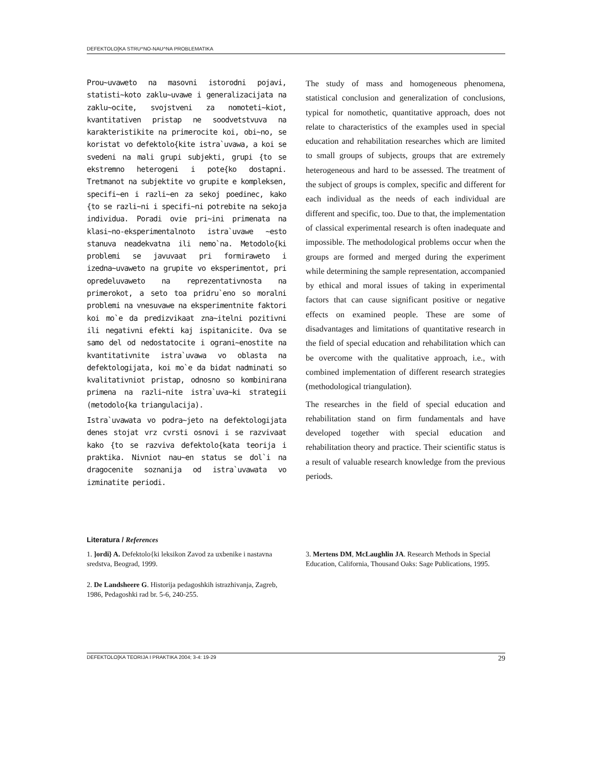DEFEKTOLO[KA STRU^NO-NAU^NA PROBLEMATIKA
Prou~uvaweto na masovni istorodni pojavi, statisti~koto zaklu~uvawe i generalizacijata na zaklu~ocite, svojstveni za nomoteti~kiot, kvantitativen pristap ne soodvetstvuva na karakteristikite na primerocite koi, obi~no, se koristat vo defektolo{kite istra`uvawa, a koi se svedeni na mali grupi subjekti, grupi {to se ekstremno heterogeni i pote{ko dostapni. Tretmanot na subjektite vo grupite e kompleksen, specifi~en i razli~en za sekoj poedinec, kako {to se razli~ni i specifi~ni potrebite na sekoja individua. Poradi ovie pri~ini primenata na klasi~no-eksperimentalnoto istra`uvawe ~esto stanuva neadekvatna ili nemo`na. Metodolo{ki problemi se javuvaat pri formiraweto i izedna~uvaweto na grupite vo eksperimentot, pri opredeluvaweto na reprezentativnosta na primerokot, a seto toa pridru`eno so moralni problemi na vnesuvawe na eksperimentnite faktori koi mo`e da predizvikaat zna~itelni pozitivni ili negativni efekti kaj ispitanicite. Ova se samo del od nedostatocite i ograni~enostite na kvantitativnite istra`uvawa vo oblasta na defektologijata, koi mo`e da bidat nadminati so kvalitativniot pristap, odnosno so kombinirana primena na razli~nite istra`uva~ki strategii (metodolo{ka triangulacija).
Istra`uvawata vo podra~jeto na defektologijata denes stojat vrz cvrsti osnovi i se razvivaat kako {to se razviva defektolo{kata teorija i praktika. Nivniot nau~en status se dol`i na dragocenite soznanija od istra`uvawata vo izminatite periodi.
The study of mass and homogeneous phenomena, statistical conclusion and generalization of conclusions, typical for nomothetic, quantitative approach, does not relate to characteristics of the examples used in special education and rehabilitation researches which are limited to small groups of subjects, groups that are extremely heterogeneous and hard to be assessed. The treatment of the subject of groups is complex, specific and different for each individual as the needs of each individual are different and specific, too. Due to that, the implementation of classical experimental research is often inadequate and impossible. The methodological problems occur when the groups are formed and merged during the experiment while determining the sample representation, accompanied by ethical and moral issues of taking in experimental factors that can cause significant positive or negative effects on examined people. These are some of disadvantages and limitations of quantitative research in the field of special education and rehabilitation which can be overcome with the qualitative approach, i.e., with combined implementation of different research strategies (methodological triangulation).
The researches in the field of special education and rehabilitation stand on firm fundamentals and have developed together with special education and rehabilitation theory and practice. Their scientific status is a result of valuable research knowledge from the previous periods.
Literatura / References
1. ]ordi} A. Defektolo{ki leksikon Zavod za uxbenike i nastavna sredstva, Beograd, 1999.
2. De Landsheere G. Historija pedagoshkih istrazhivanja, Zagreb, 1986, Pedagoshki rad br. 5-6, 240-255.
3. Mertens DM, McLaughlin JA. Research Methods in Special Education, California, Thousand Oaks: Sage Publications, 1995.
DEFEKTOLO[KA TEORIJA I PRAKTIKA 2004; 3-4: 19-29 29